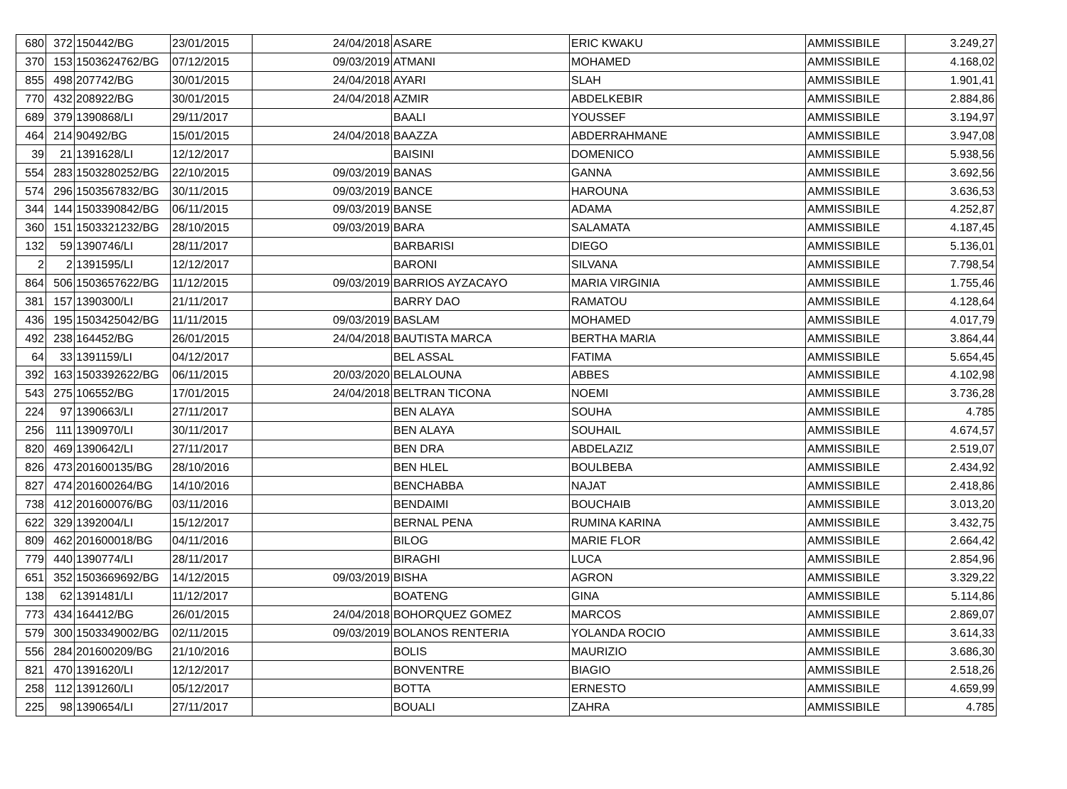| 680 | 372 | 150442/BG | 23/01/2015 | 24/04/2018 | ASARE | ERIC KWAKU | AMMISSIBILE | 3.249,27 |
| 370 | 153 | 1503624762/BG | 07/12/2015 | 09/03/2019 | ATMANI | MOHAMED | AMMISSIBILE | 4.168,02 |
| 855 | 498 | 207742/BG | 30/01/2015 | 24/04/2018 | AYARI | SLAH | AMMISSIBILE | 1.901,41 |
| 770 | 432 | 208922/BG | 30/01/2015 | 24/04/2018 | AZMIR | ABDELKEBIR | AMMISSIBILE | 2.884,86 |
| 689 | 379 | 1390868/LI | 29/11/2017 | | BAALI | YOUSSEF | AMMISSIBILE | 3.194,97 |
| 464 | 214 | 90492/BG | 15/01/2015 | 24/04/2018 | BAAZZA | ABDERRAHMANE | AMMISSIBILE | 3.947,08 |
| 39 | 21 | 1391628/LI | 12/12/2017 | | BAISINI | DOMENICO | AMMISSIBILE | 5.938,56 |
| 554 | 283 | 1503280252/BG | 22/10/2015 | 09/03/2019 | BANAS | GANNA | AMMISSIBILE | 3.692,56 |
| 574 | 296 | 1503567832/BG | 30/11/2015 | 09/03/2019 | BANCE | HAROUNA | AMMISSIBILE | 3.636,53 |
| 344 | 144 | 1503390842/BG | 06/11/2015 | 09/03/2019 | BANSE | ADAMA | AMMISSIBILE | 4.252,87 |
| 360 | 151 | 1503321232/BG | 28/10/2015 | 09/03/2019 | BARA | SALAMATA | AMMISSIBILE | 4.187,45 |
| 132 | 59 | 1390746/LI | 28/11/2017 | | BARBARISI | DIEGO | AMMISSIBILE | 5.136,01 |
| 2 | 2 | 1391595/LI | 12/12/2017 | | BARONI | SILVANA | AMMISSIBILE | 7.798,54 |
| 864 | 506 | 1503657622/BG | 11/12/2015 | 09/03/2019 | BARRIOS AYZACAYO | MARIA VIRGINIA | AMMISSIBILE | 1.755,46 |
| 381 | 157 | 1390300/LI | 21/11/2017 | | BARRY DAO | RAMATOU | AMMISSIBILE | 4.128,64 |
| 436 | 195 | 1503425042/BG | 11/11/2015 | 09/03/2019 | BASLAM | MOHAMED | AMMISSIBILE | 4.017,79 |
| 492 | 238 | 164452/BG | 26/01/2015 | 24/04/2018 | BAUTISTA MARCA | BERTHA MARIA | AMMISSIBILE | 3.864,44 |
| 64 | 33 | 1391159/LI | 04/12/2017 | | BEL ASSAL | FATIMA | AMMISSIBILE | 5.654,45 |
| 392 | 163 | 1503392622/BG | 06/11/2015 | 20/03/2020 | BELALOUNA | ABBES | AMMISSIBILE | 4.102,98 |
| 543 | 275 | 106552/BG | 17/01/2015 | 24/04/2018 | BELTRAN TICONA | NOEMI | AMMISSIBILE | 3.736,28 |
| 224 | 97 | 1390663/LI | 27/11/2017 | | BEN ALAYA | SOUHA | AMMISSIBILE | 4.785 |
| 256 | 111 | 1390970/LI | 30/11/2017 | | BEN ALAYA | SOUHAIL | AMMISSIBILE | 4.674,57 |
| 820 | 469 | 1390642/LI | 27/11/2017 | | BEN DRA | ABDELAZIZ | AMMISSIBILE | 2.519,07 |
| 826 | 473 | 201600135/BG | 28/10/2016 | | BEN HLEL | BOULBEBA | AMMISSIBILE | 2.434,92 |
| 827 | 474 | 201600264/BG | 14/10/2016 | | BENCHABBA | NAJAT | AMMISSIBILE | 2.418,86 |
| 738 | 412 | 201600076/BG | 03/11/2016 | | BENDAIMI | BOUCHAIB | AMMISSIBILE | 3.013,20 |
| 622 | 329 | 1392004/LI | 15/12/2017 | | BERNAL PENA | RUMINA KARINA | AMMISSIBILE | 3.432,75 |
| 809 | 462 | 201600018/BG | 04/11/2016 | | BILOG | MARIE FLOR | AMMISSIBILE | 2.664,42 |
| 779 | 440 | 1390774/LI | 28/11/2017 | | BIRAGHI | LUCA | AMMISSIBILE | 2.854,96 |
| 651 | 352 | 1503669692/BG | 14/12/2015 | 09/03/2019 | BISHA | AGRON | AMMISSIBILE | 3.329,22 |
| 138 | 62 | 1391481/LI | 11/12/2017 | | BOATENG | GINA | AMMISSIBILE | 5.114,86 |
| 773 | 434 | 164412/BG | 26/01/2015 | 24/04/2018 | BOHORQUEZ GOMEZ | MARCOS | AMMISSIBILE | 2.869,07 |
| 579 | 300 | 1503349002/BG | 02/11/2015 | 09/03/2019 | BOLANOS RENTERIA | YOLANDA ROCIO | AMMISSIBILE | 3.614,33 |
| 556 | 284 | 201600209/BG | 21/10/2016 | | BOLIS | MAURIZIO | AMMISSIBILE | 3.686,30 |
| 821 | 470 | 1391620/LI | 12/12/2017 | | BONVENTRE | BIAGIO | AMMISSIBILE | 2.518,26 |
| 258 | 112 | 1391260/LI | 05/12/2017 | | BOTTA | ERNESTO | AMMISSIBILE | 4.659,99 |
| 225 | 98 | 1390654/LI | 27/11/2017 | | BOUALI | ZAHRA | AMMISSIBILE | 4.785 |